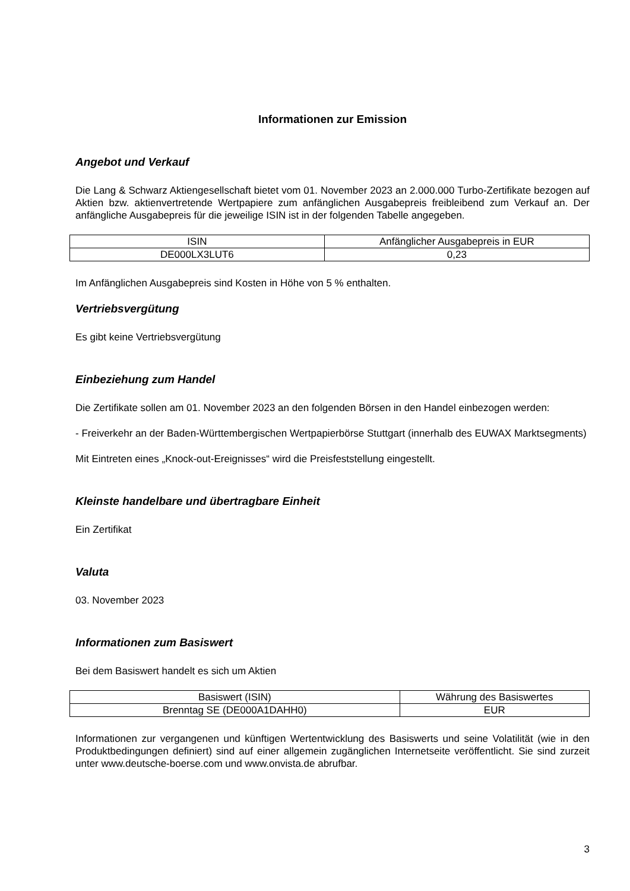Informationen zur Emission
Angebot und Verkauf
Die Lang & Schwarz Aktiengesellschaft bietet vom 01. November 2023 an 2.000.000 Turbo-Zertifikate bezogen auf Aktien bzw. aktienvertretende Wertpapiere zum anfänglichen Ausgabepreis freibleibend zum Verkauf an. Der anfängliche Ausgabepreis für die jeweilige ISIN ist in der folgenden Tabelle angegeben.
| ISIN | Anfänglicher Ausgabepreis in EUR |
| DE000LX3LUT6 | 0,23 |
Im Anfänglichen Ausgabepreis sind Kosten in Höhe von 5 % enthalten.
Vertriebsvergütung
Es gibt keine Vertriebsvergütung
Einbeziehung zum Handel
Die Zertifikate sollen am 01. November 2023 an den folgenden Börsen in den Handel einbezogen werden:
- Freiverkehr an der Baden-Württembergischen Wertpapierbörse Stuttgart (innerhalb des EUWAX Marktsegments)
Mit Eintreten eines „Knock-out-Ereignisses“ wird die Preisfeststellung eingestellt.
Kleinste handelbare und übertragbare Einheit
Ein Zertifikat
Valuta
03. November 2023
Informationen zum Basiswert
Bei dem Basiswert handelt es sich um Aktien
| Basiswert (ISIN) | Währung des Basiswertes |
| Brenntag SE (DE000A1DAHH0) | EUR |
Informationen zur vergangenen und künftigen Wertentwicklung des Basiswerts und seine Volatilität (wie in den Produktbedingungen definiert) sind auf einer allgemein zugänglichen Internetseite veröffentlicht. Sie sind zurzeit unter www.deutsche-boerse.com und www.onvista.de abrufbar.
3